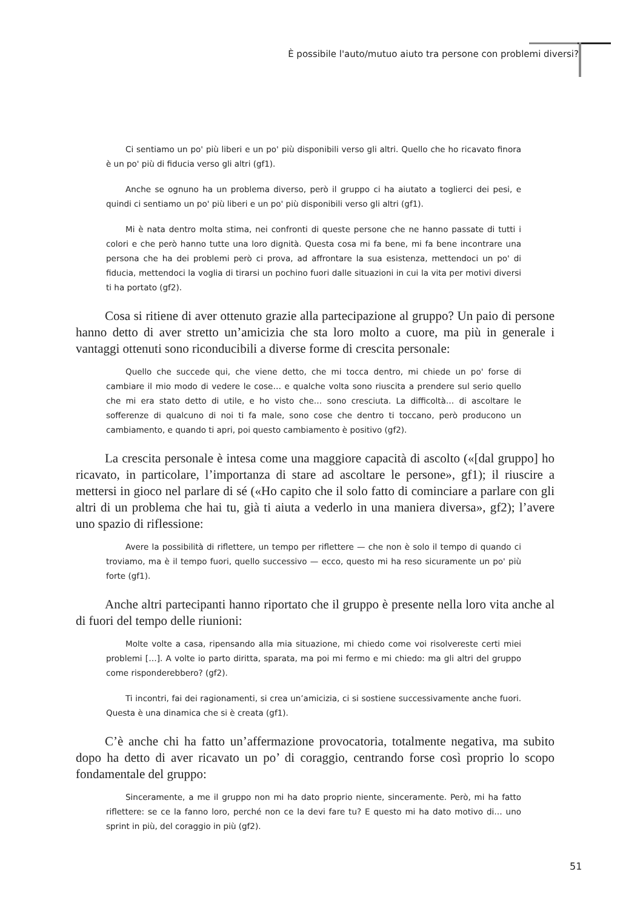È possibile l'auto/mutuo aiuto tra persone con problemi diversi?
Ci sentiamo un po' più liberi e un po' più disponibili verso gli altri. Quello che ho ricavato finora è un po' più di fiducia verso gli altri (gf1).
Anche se ognuno ha un problema diverso, però il gruppo ci ha aiutato a toglierci dei pesi, e quindi ci sentiamo un po' più liberi e un po' più disponibili verso gli altri (gf1).
Mi è nata dentro molta stima, nei confronti di queste persone che ne hanno passate di tutti i colori e che però hanno tutte una loro dignità. Questa cosa mi fa bene, mi fa bene incontrare una persona che ha dei problemi però ci prova, ad affrontare la sua esistenza, mettendoci un po' di fiducia, mettendoci la voglia di tirarsi un pochino fuori dalle situazioni in cui la vita per motivi diversi ti ha portato (gf2).
Cosa si ritiene di aver ottenuto grazie alla partecipazione al gruppo? Un paio di persone hanno detto di aver stretto un’amicizia che sta loro molto a cuore, ma più in generale i vantaggi ottenuti sono riconducibili a diverse forme di crescita personale:
Quello che succede qui, che viene detto, che mi tocca dentro, mi chiede un po' forse di cambiare il mio modo di vedere le cose… e qualche volta sono riuscita a prendere sul serio quello che mi era stato detto di utile, e ho visto che… sono cresciuta. La difficoltà… di ascoltare le sofferenze di qualcuno di noi ti fa male, sono cose che dentro ti toccano, però producono un cambiamento, e quando ti apri, poi questo cambiamento è positivo (gf2).
La crescita personale è intesa come una maggiore capacità di ascolto («[dal gruppo] ho ricavato, in particolare, l’importanza di stare ad ascoltare le persone», gf1); il riuscire a mettersi in gioco nel parlare di sé («Ho capito che il solo fatto di cominciare a parlare con gli altri di un problema che hai tu, già ti aiuta a vederlo in una maniera diversa», gf2); l’avere uno spazio di riflessione:
Avere la possibilità di riflettere, un tempo per riflettere — che non è solo il tempo di quando ci troviamo, ma è il tempo fuori, quello successivo — ecco, questo mi ha reso sicuramente un po' più forte (gf1).
Anche altri partecipanti hanno riportato che il gruppo è presente nella loro vita anche al di fuori del tempo delle riunioni:
Molte volte a casa, ripensando alla mia situazione, mi chiedo come voi risolvereste certi miei problemi […]. A volte io parto diritta, sparata, ma poi mi fermo e mi chiedo: ma gli altri del gruppo come risponderebbero? (gf2).
Ti incontri, fai dei ragionamenti, si crea un’amicizia, ci si sostiene successivamente anche fuori. Questa è una dinamica che si è creata (gf1).
C’è anche chi ha fatto un’affermazione provocatoria, totalmente negativa, ma subito dopo ha detto di aver ricavato un po’ di coraggio, centrando forse così proprio lo scopo fondamentale del gruppo:
Sinceramente, a me il gruppo non mi ha dato proprio niente, sinceramente. Però, mi ha fatto riflettere: se ce la fanno loro, perché non ce la devi fare tu? E questo mi ha dato motivo di… uno sprint in più, del coraggio in più (gf2).
51